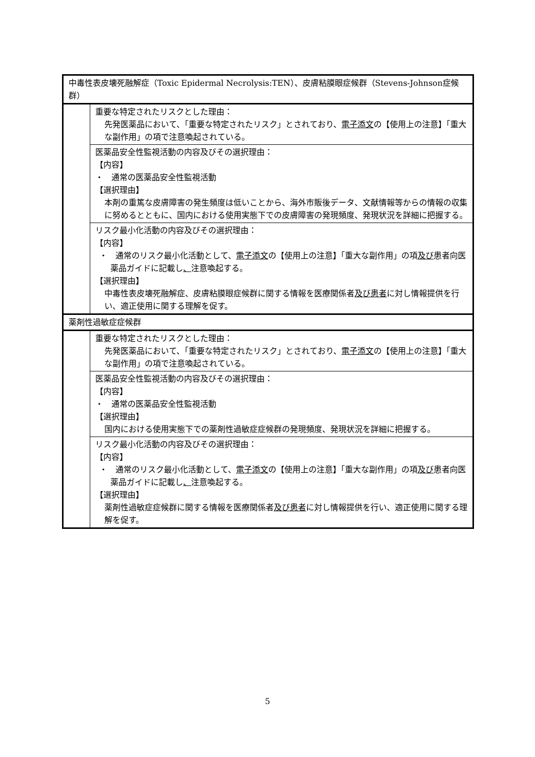| 中毒性表皮壊死融解症（Toxic Epidermal Necrolysis:TEN）、皮膚粘膜眼症候群（Stevens-Johnson症候群） | |
| | 重要な特定されたリスクとした理由： 先発医薬品において、「重要な特定されたリスク」とされており、 電子添文 の【使用上の注意】「重大な副作用」の項で注意喚起されている。 |
| | 医薬品安全性監視活動の内容及びその選択理由： 【内容】 ・ 通常の医薬品安全性監視活動 【選択理由】 本剤の重篤な皮膚障害の発生頻度は低いことから、海外市販後データ、文献情報等からの情報の収集に努めるとともに、国内における使用実態下での皮膚障害の発現頻度、発現状況を詳細に把握する。 |
| | リスク最小化活動の内容及びその選択理由： 【内容】 ・ 通常のリスク最小化活動として、 電子添文 の【使用上の注意】「重大な副作用」の項 及び 患者向医薬品ガイドに記載し 、 注意喚起する。 【選択理由】 中毒性表皮壊死融解症、皮膚粘膜眼症候群に関する情報を医療関係者 及び患者 に対し情報提供を行い、適正使用に関する理解を促す。 |
| 薬剤性過敏症症候群 | |
| | 重要な特定されたリスクとした理由： 先発医薬品において、「重要な特定されたリスク」とされており、 電子添文 の【使用上の注意】「重大な副作用」の項で注意喚起されている。 |
| | 医薬品安全性監視活動の内容及びその選択理由： 【内容】 ・ 通常の医薬品安全性監視活動 【選択理由】 国内における使用実態下での薬剤性過敏症症候群の発現頻度、発現状況を詳細に把握する。 |
| | リスク最小化活動の内容及びその選択理由： 【内容】 ・ 通常のリスク最小化活動として、 電子添文 の【使用上の注意】「重大な副作用」の項 及び 患者向医薬品ガイドに記載し 、 注意喚起する。 【選択理由】 薬剤性過敏症症候群に関する情報を医療関係者 及び患者 に対し情報提供を行い、適正使用に関する理解を促す。 |
5